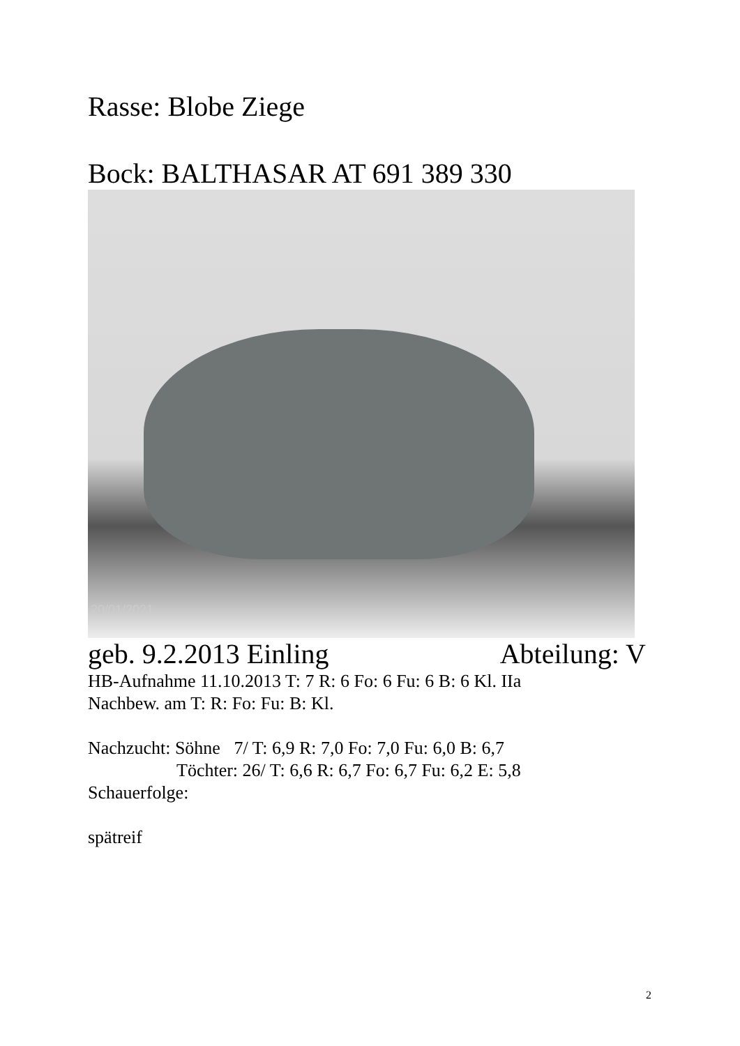Rasse: Blobe Ziege
Bock: BALTHASAR AT 691 389 330
20/01/2021
geb. 9.2.2013 Einling Abteilung: V
HB-Aufnahme 11.10.2013 T: 7 R: 6 Fo: 6 Fu: 6 B: 6 Kl. IIa
Nachbew. am T: R: Fo: Fu: B: Kl.
Nachzucht: Söhne 7/ T: 6,9 R: 7,0 Fo: 7,0 Fu: 6,0 B: 6,7
Töchter: 26/ T: 6,6 R: 6,7 Fo: 6,7 Fu: 6,2 E: 5,8
Schauerfolge:
spätreif
2